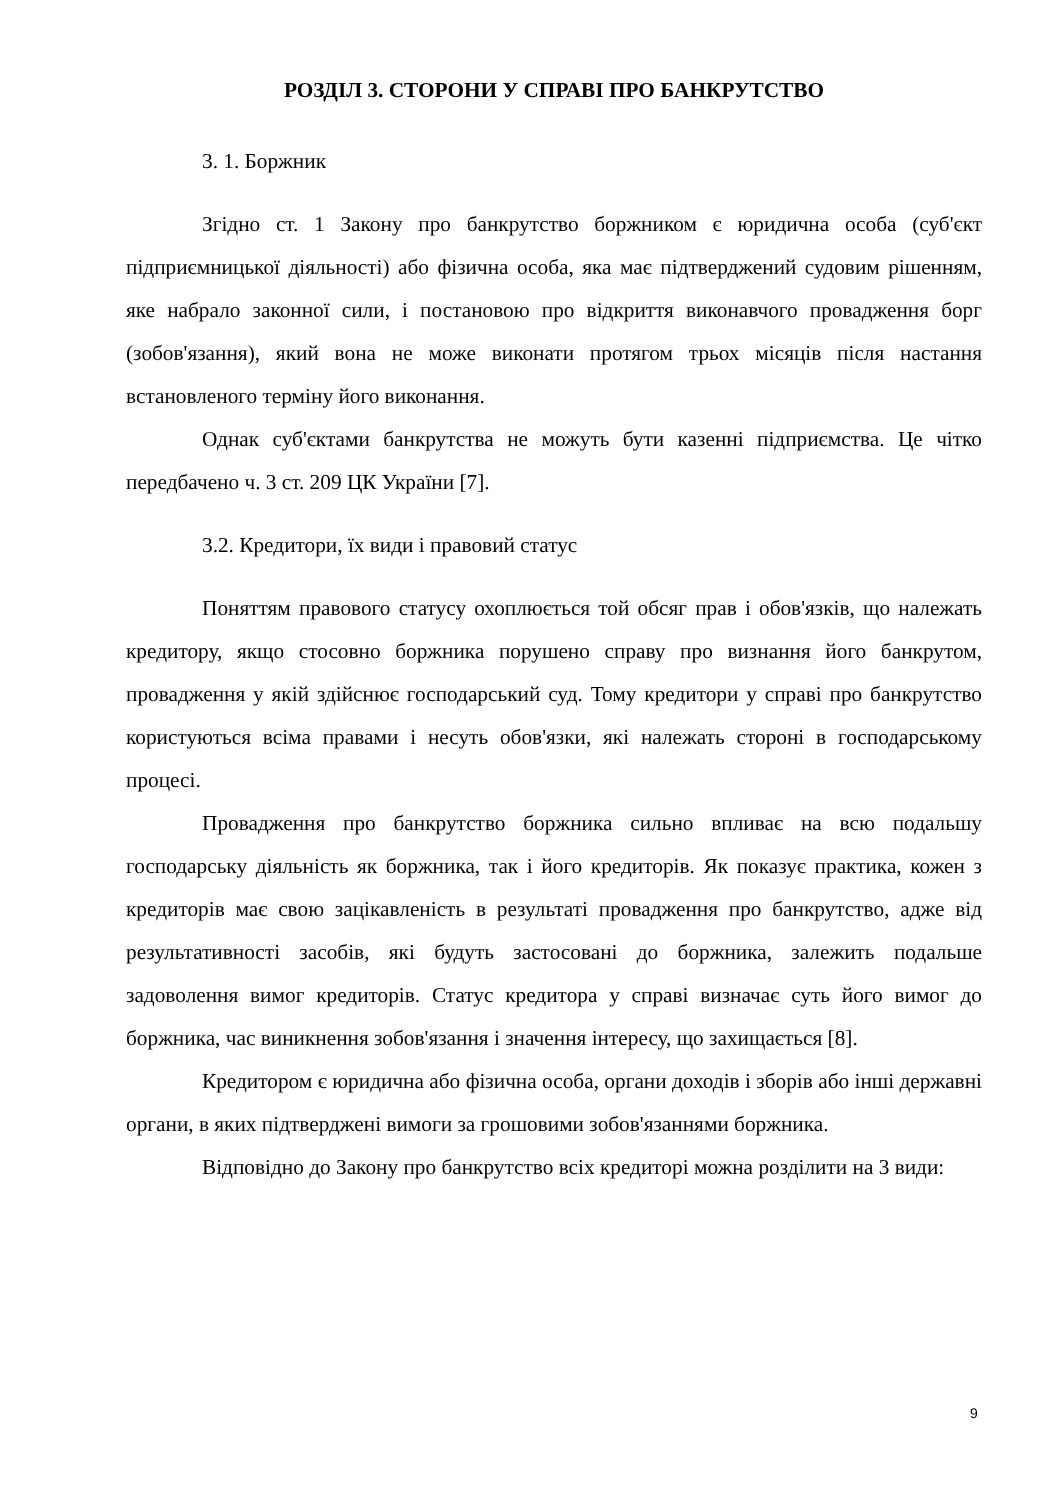РОЗДІЛ 3. СТОРОНИ У СПРАВІ ПРО БАНКРУТСТВО
3. 1. Боржник
Згідно ст. 1 Закону про банкрутство боржником є юридична особа (суб'єкт підприємницької діяльності) або фізична особа, яка має підтверджений судовим рішенням, яке набрало законної сили, і постановою про відкриття виконавчого провадження борг (зобов'язання), який вона не може виконати протягом трьох місяців після настання встановленого терміну його виконання.
Однак суб'єктами банкрутства не можуть бути казенні підприємства. Це чітко передбачено ч. 3 ст. 209 ЦК України [7].
3.2. Кредитори, їх види і правовий статус
Поняттям правового статусу охоплюється той обсяг прав і обов'язків, що належать кредитору, якщо стосовно боржника порушено справу про визнання його банкрутом, провадження у якій здійснює господарський суд. Тому кредитори у справі про банкрутство користуються всіма правами і несуть обов'язки, які належать стороні в господарському процесі.
Провадження про банкрутство боржника сильно впливає на всю подальшу господарську діяльність як боржника, так і його кредиторів. Як показує практика, кожен з кредиторів має свою зацікавленість в результаті провадження про банкрутство, адже від результативності засобів, які будуть застосовані до боржника, залежить подальше задоволення вимог кредиторів. Статус кредитора у справі визначає суть його вимог до боржника, час виникнення зобов'язання і значення інтересу, що захищається [8].
Кредитором є юридична або фізична особа, органи доходів і зборів або інші державні органи, в яких підтверджені вимоги за грошовими зобов'язаннями боржника.
Відповідно до Закону про банкрутство всіх кредиторі можна розділити на 3 види:
9